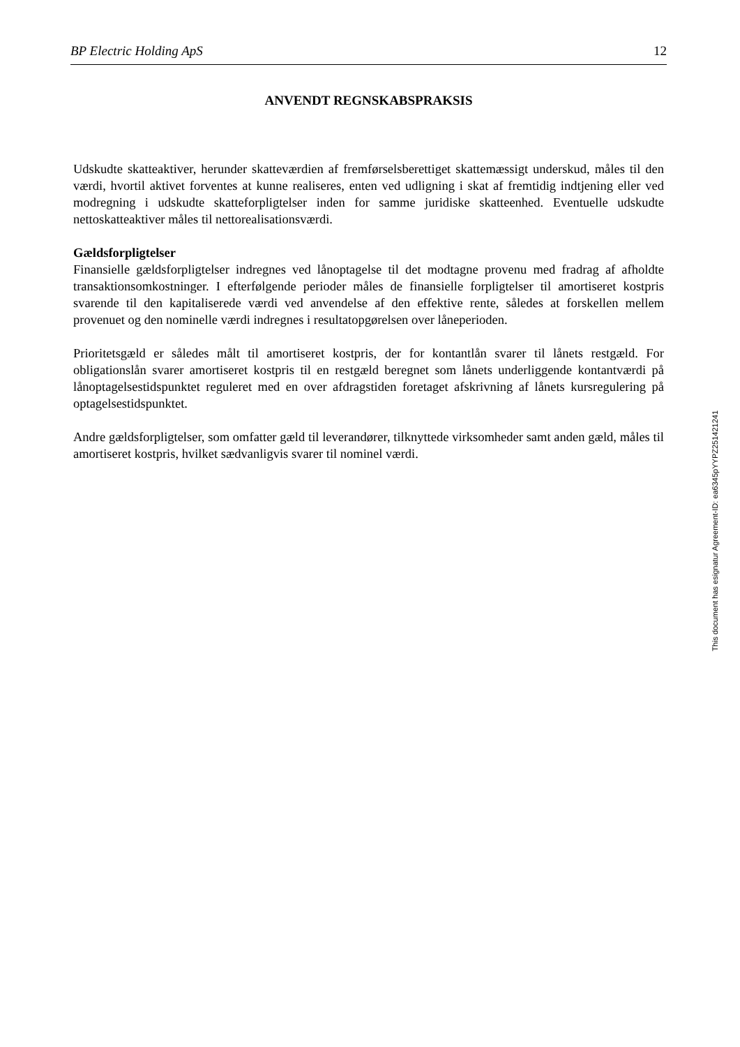BP Electric Holding ApS 12
ANVENDT REGNSKABSPRAKSIS
Udskudte skatteaktiver, herunder skatteværdien af fremførselsberettiget skattemæssigt underskud, måles til den værdi, hvortil aktivet forventes at kunne realiseres, enten ved udligning i skat af fremtidig indtjening eller ved modregning i udskudte skatteforpligtelser inden for samme juridiske skatteenhed. Eventuelle udskudte nettoskatteaktiver måles til nettorealisationsværdi.
Gældsforpligtelser
Finansielle gældsforpligtelser indregnes ved lånoptagelse til det modtagne provenu med fradrag af afholdte transaktionsomkostninger. I efterfølgende perioder måles de finansielle forpligtelser til amortiseret kostpris svarende til den kapitaliserede værdi ved anvendelse af den effektive rente, således at forskellen mellem provenuet og den nominelle værdi indregnes i resultatopgørelsen over låneperioden.
Prioritetsgæld er således målt til amortiseret kostpris, der for kontantlån svarer til lånets restgæld. For obligationslån svarer amortiseret kostpris til en restgæld beregnet som lånets underliggende kontantværdi på lånoptagelsestidspunktet reguleret med en over afdragstiden foretaget afskrivning af lånets kursregulering på optagelsestidspunktet.
Andre gældsforpligtelser, som omfatter gæld til leverandører, tilknyttede virksomheder samt anden gæld, måles til amortiseret kostpris, hvilket sædvanligvis svarer til nominel værdi.
This document has esignatur Agreement-ID: ea6345pYYPZ251421241